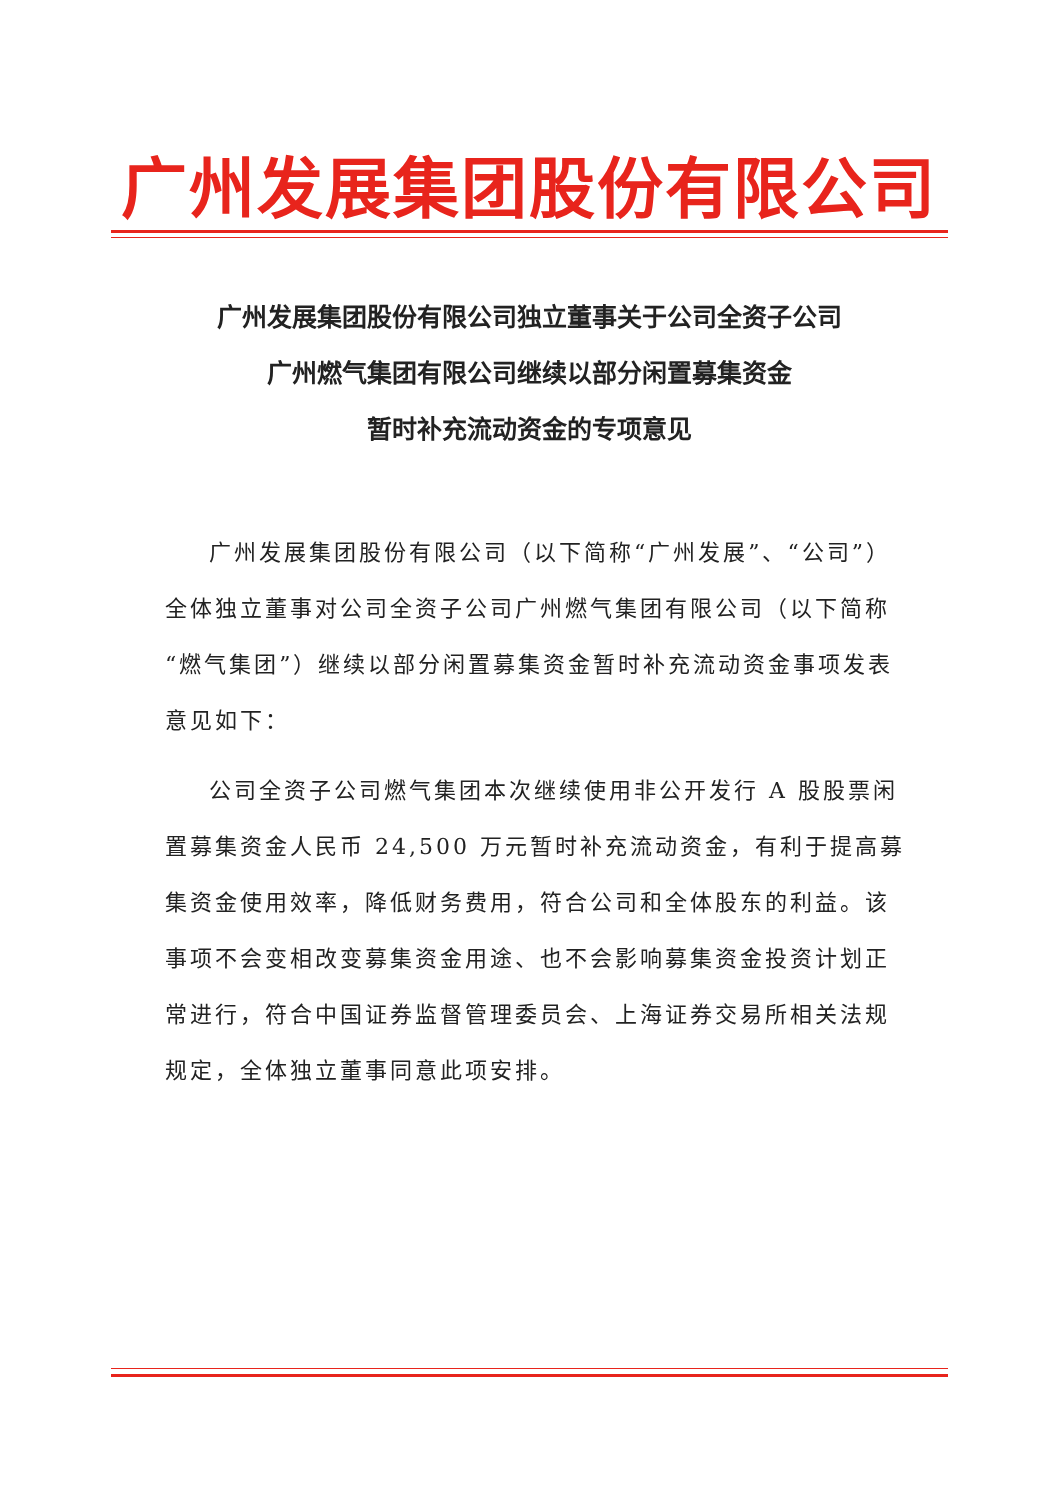广州发展集团股份有限公司
广州发展集团股份有限公司独立董事关于公司全资子公司
广州燃气集团有限公司继续以部分闲置募集资金
暂时补充流动资金的专项意见
广州发展集团股份有限公司（以下简称“广州发展”、“公司”）全体独立董事对公司全资子公司广州燃气集团有限公司（以下简称“燃气集团”）继续以部分闲置募集资金暂时补充流动资金事项发表意见如下：
公司全资子公司燃气集团本次继续使用非公开发行 A 股股票闲置募集资金人民币 24,500 万元暂时补充流动资金，有利于提高募集资金使用效率，降低财务费用，符合公司和全体股东的利益。该事项不会变相改变募集资金用途、也不会影响募集资金投资计划正常进行，符合中国证券监督管理委员会、上海证券交易所相关法规规定，全体独立董事同意此项安排。